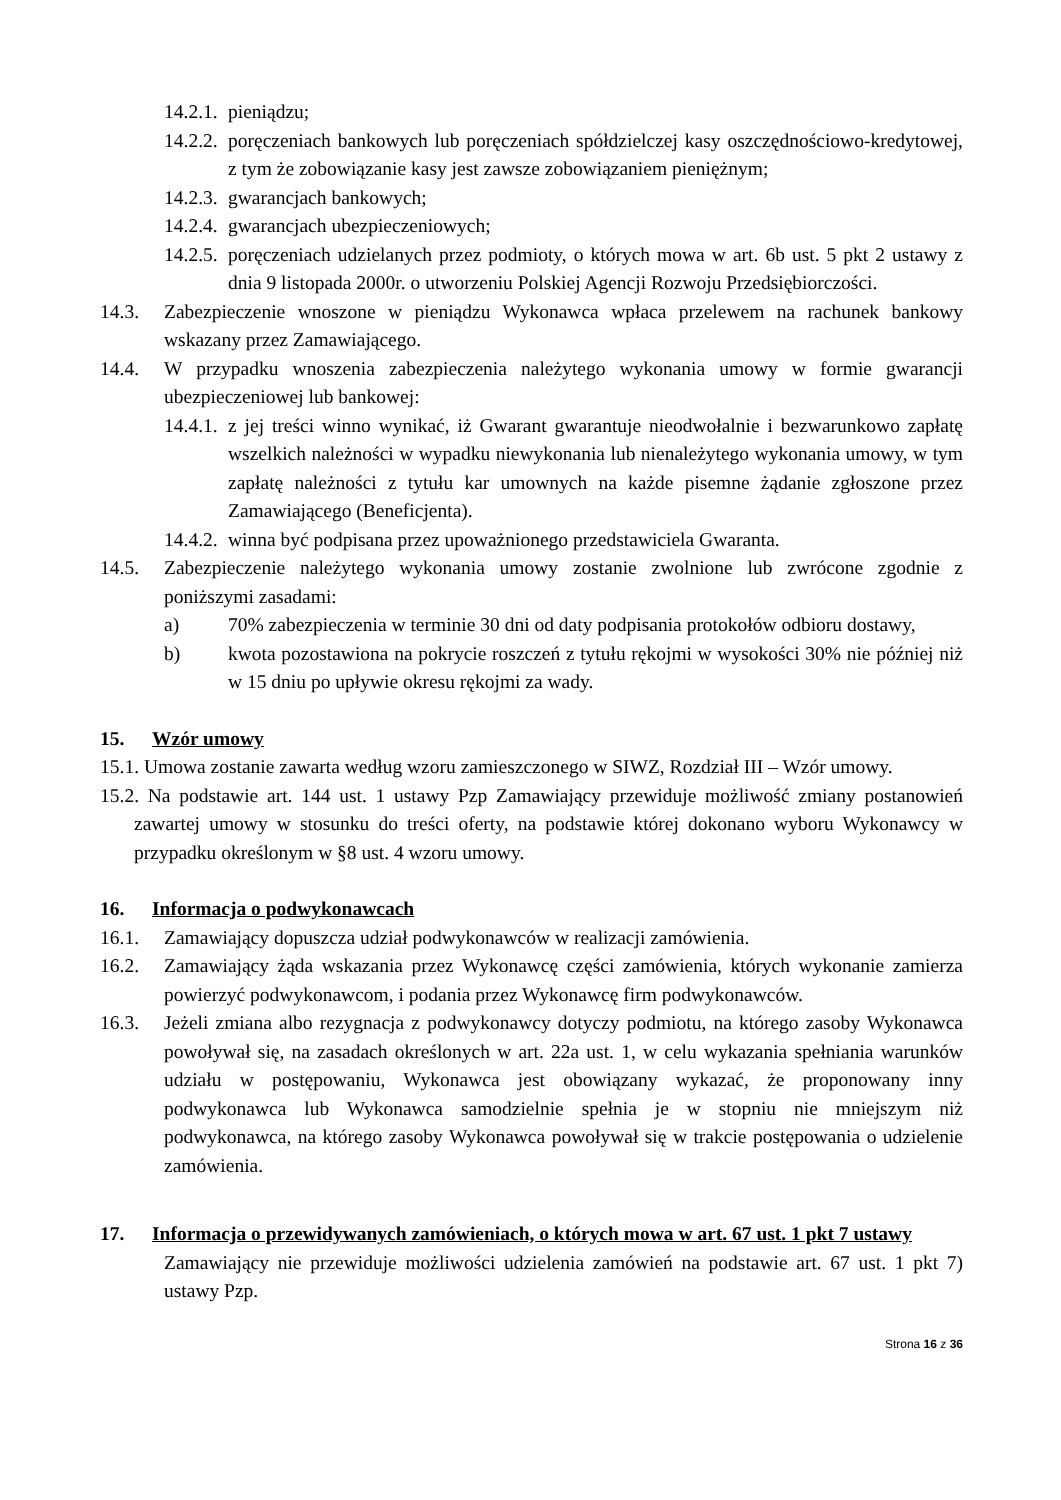14.2.1. pieniądzu;
14.2.2. poręczeniach bankowych lub poręczeniach spółdzielczej kasy oszczędnościowo-kredytowej, z tym że zobowiązanie kasy jest zawsze zobowiązaniem pieniężnym;
14.2.3. gwarancjach bankowych;
14.2.4. gwarancjach ubezpieczeniowych;
14.2.5. poręczeniach udzielanych przez podmioty, o których mowa w art. 6b ust. 5 pkt 2 ustawy z dnia 9 listopada 2000r. o utworzeniu Polskiej Agencji Rozwoju Przedsiębiorczości.
14.3. Zabezpieczenie wnoszone w pieniądzu Wykonawca wpłaca przelewem na rachunek bankowy wskazany przez Zamawiającego.
14.4. W przypadku wnoszenia zabezpieczenia należytego wykonania umowy w formie gwarancji ubezpieczeniowej lub bankowej:
14.4.1. z jej treści winno wynikać, iż Gwarant gwarantuje nieodwołalnie i bezwarunkowo zapłatę wszelkich należności w wypadku niewykonania lub nienależytego wykonania umowy, w tym zapłatę należności z tytułu kar umownych na każde pisemne żądanie zgłoszone przez Zamawiającego (Beneficjenta).
14.4.2. winna być podpisana przez upoważnionego przedstawiciela Gwaranta.
14.5. Zabezpieczenie należytego wykonania umowy zostanie zwolnione lub zwrócone zgodnie z poniższymi zasadami:
a) 70% zabezpieczenia w terminie 30 dni od daty podpisania protokołów odbioru dostawy,
b) kwota pozostawiona na pokrycie roszczeń z tytułu rękojmi w wysokości 30% nie później niż w 15 dniu po upływie okresu rękojmi za wady.
15. Wzór umowy
15.1. Umowa zostanie zawarta według wzoru zamieszczonego w SIWZ, Rozdział III – Wzór umowy.
15.2. Na podstawie art. 144 ust. 1 ustawy Pzp Zamawiający przewiduje możliwość zmiany postanowień zawartej umowy w stosunku do treści oferty, na podstawie której dokonano wyboru Wykonawcy w przypadku określonym w §8 ust. 4 wzoru umowy.
16. Informacja o podwykonawcach
16.1. Zamawiający dopuszcza udział podwykonawców w realizacji zamówienia.
16.2. Zamawiający żąda wskazania przez Wykonawcę części zamówienia, których wykonanie zamierza powierzyć podwykonawcom, i podania przez Wykonawcę firm podwykonawców.
16.3. Jeżeli zmiana albo rezygnacja z podwykonawcy dotyczy podmiotu, na którego zasoby Wykonawca powoływał się, na zasadach określonych w art. 22a ust. 1, w celu wykazania spełniania warunków udziału w postępowaniu, Wykonawca jest obowiązany wykazać, że proponowany inny podwykonawca lub Wykonawca samodzielnie spełnia je w stopniu nie mniejszym niż podwykonawca, na którego zasoby Wykonawca powoływał się w trakcie postępowania o udzielenie zamówienia.
17. Informacja o przewidywanych zamówieniach, o których mowa w art. 67 ust. 1 pkt 7 ustawy
Zamawiający nie przewiduje możliwości udzielenia zamówień na podstawie art. 67 ust. 1 pkt 7) ustawy Pzp.
Strona 16 z 36